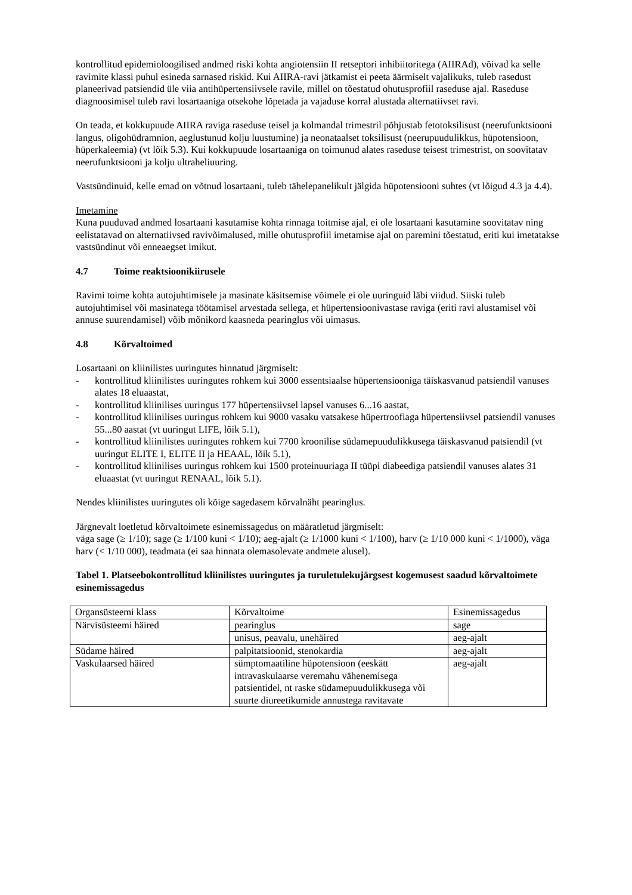kontrollitud epidemioloogilised andmed riski kohta angiotensiin II retseptori inhibiitoritega (AIIRAd), võivad ka selle ravimite klassi puhul esineda sarnased riskid. Kui AIIRA-ravi jätkamist ei peeta äärmiselt vajalikuks, tuleb rasedust planeerivad patsiendid üle viia antihüpertensiivsele ravile, millel on tõestatud ohutusprofiil raseduse ajal. Raseduse diagnoosimisel tuleb ravi losartaaniga otsekohe lõpetada ja vajaduse korral alustada alternatiivset ravi.
On teada, et kokkupuude AIIRA raviga raseduse teisel ja kolmandal trimestril põhjustab fetotoksilisust (neerufunktsiooni langus, oligohüdramnion, aeglustunud kolju luustumine) ja neonataalset toksilisust (neerupuudulikkus, hüpotensioon, hüperkaleemia) (vt lõik 5.3). Kui kokkupuude losartaaniga on toimunud alates raseduse teisest trimestrist, on soovitatav neerufunktsiooni ja kolju ultraheliuuring.
Vastsündinuid, kelle emad on võtnud losartaani, tuleb tähelepanelikult jälgida hüpotensiooni suhtes (vt lõigud 4.3 ja 4.4).
Imetamine
Kuna puuduvad andmed losartaani kasutamise kohta rinnaga toitmise ajal, ei ole losartaani kasutamine soovitatav ning eelistatavad on alternatiivsed ravivõimalused, mille ohutusprofiil imetamise ajal on paremini tõestatud, eriti kui imetatakse vastsündinut või enneaegset imikut.
4.7 Toime reaktsioonikiirusele
Ravimi toime kohta autojuhtimisele ja masinate käsitsemise võimele ei ole uuringuid läbi viidud. Siiski tuleb autojuhtimisel või masinatega töötamisel arvestada sellega, et hüpertensioonivastase raviga (eriti ravi alustamisel või annuse suurendamisel) võib mõnikord kaasneda pearinglus või uimasus.
4.8 Kõrvaltoimed
Losartaani on kliinilistes uuringutes hinnatud järgmiselt:
- kontrollitud kliinilistes uuringutes rohkem kui 3000 essentsiaalse hüpertensiooniga täiskasvanud patsiendil vanuses alates 18 eluaastat,
- kontrollitud kliinilises uuringus 177 hüpertensiivsel lapsel vanuses 6...16 aastat,
- kontrollitud kliinilises uuringus rohkem kui 9000 vasaku vatsakese hüpertroofiaga hüpertensiivsel patsiendil vanuses 55...80 aastat (vt uuringut LIFE, lõik 5.1),
- kontrollitud kliinilistes uuringutes rohkem kui 7700 kroonilise südamepuudulikkusega täiskasvanud patsiendil (vt uuringut ELITE I, ELITE II ja HEAAL, lõik 5.1),
- kontrollitud kliinilises uuringus rohkem kui 1500 proteinuuriaga II tüüpi diabeediga patsiendil vanuses alates 31 eluaastat (vt uuringut RENAAL, lõik 5.1).
Nendes kliinilistes uuringutes oli kõige sagedasem kõrvalnäht pearinglus.
Järgnevalt loetletud kõrvaltoimete esinemissagedus on määratletud järgmiselt:
väga sage (≥ 1/10); sage (≥ 1/100 kuni < 1/10); aeg-ajalt (≥ 1/1000 kuni < 1/100), harv (≥ 1/10 000 kuni < 1/1000), väga harv (< 1/10 000), teadmata (ei saa hinnata olemasolevate andmete alusel).
Tabel 1. Platseebokontrollitud kliinilistes uuringutes ja turuletulekujärgsest kogemusest saadud kõrvaltoimete esinemissagedus
| Organsüsteemi klass | Kõrvaltoime | Esinemissagedus |
| Närvisüsteemi häired | pearinglus | sage |
| | unisus, peavalu, unehäired | aeg-ajalt |
| Südame häired | palpitatsioonid, stenokardia | aeg-ajalt |
| Vaskulaarsed häired | sümptomaatiline hüpotensioon (eeskätt intravaskulaarse veremahu vähenemisega patsientidel, nt raske südamepuudulikkusega või suurte diureetikumide annustega ravitavate | aeg-ajalt |